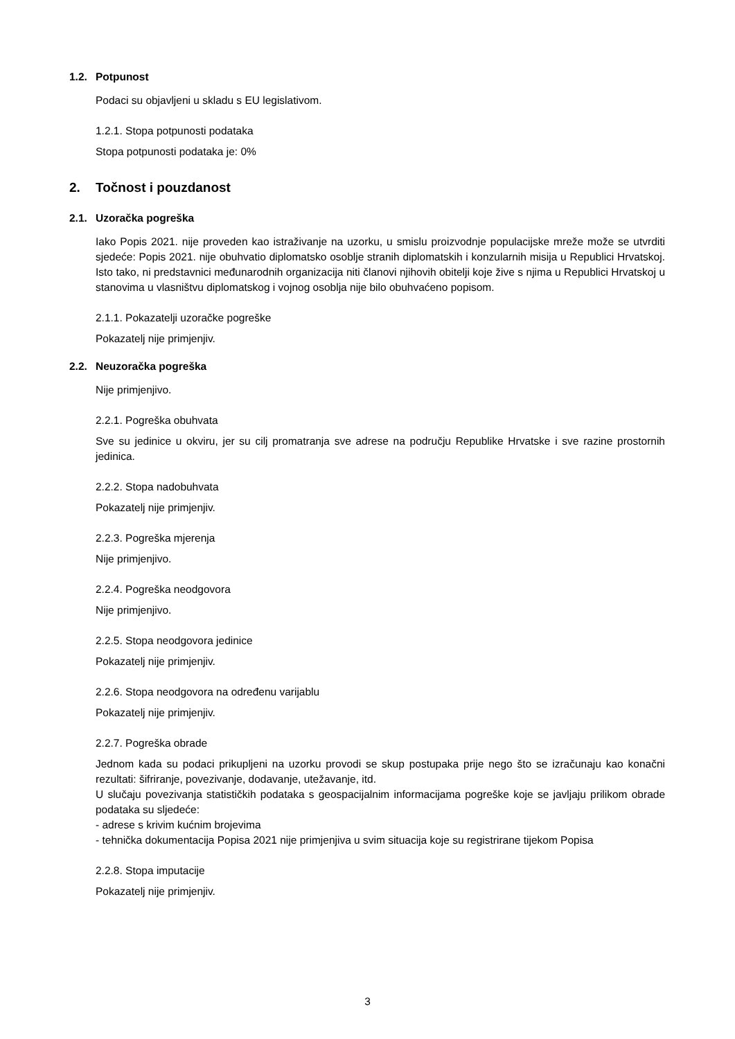1.2. Potpunost
Podaci su objavljeni u skladu s EU legislativom.
1.2.1. Stopa potpunosti podataka
Stopa potpunosti podataka je: 0%
2. Točnost i pouzdanost
2.1. Uzoračka pogreška
Iako Popis 2021. nije proveden kao istraživanje na uzorku, u smislu proizvodnje populacijske mreže može se utvrditi sjedeće: Popis 2021. nije obuhvatio diplomatsko osoblje stranih diplomatskih i konzularnih misija u Republici Hrvatskoj. Isto tako, ni predstavnici međunarodnih organizacija niti članovi njihovih obitelji koje žive s njima u Republici Hrvatskoj u stanovima u vlasništvu diplomatskog i vojnog osoblja nije bilo obuhvaćeno popisom.
2.1.1. Pokazatelji uzoračke pogreške
Pokazatelj nije primjenjiv.
2.2. Neuzoračka pogreška
Nije primjenjivo.
2.2.1. Pogreška obuhvata
Sve su jedinice u okviru, jer su cilj promatranja sve adrese na području Republike Hrvatske i sve razine prostornih jedinica.
2.2.2. Stopa nadobuhvata
Pokazatelj nije primjenjiv.
2.2.3. Pogreška mjerenja
Nije primjenjivo.
2.2.4. Pogreška neodgovora
Nije primjenjivo.
2.2.5. Stopa neodgovora jedinice
Pokazatelj nije primjenjiv.
2.2.6. Stopa neodgovora na određenu varijablu
Pokazatelj nije primjenjiv.
2.2.7. Pogreška obrade
Jednom kada su podaci prikupljeni na uzorku provodi se skup postupaka prije nego što se izračunaju kao konačni rezultati: šifriranje, povezivanje, dodavanje, utežavanje, itd.
U slučaju povezivanja statističkih podataka s geospacijalnim informacijama pogreške koje se javljaju prilikom obrade podataka su sljedeće:
- adrese s krivim kućnim brojevima
- tehnička dokumentacija Popisa 2021 nije primjenjiva u svim situacija koje su registrirane tijekom Popisa
2.2.8. Stopa imputacije
Pokazatelj nije primjenjiv.
3